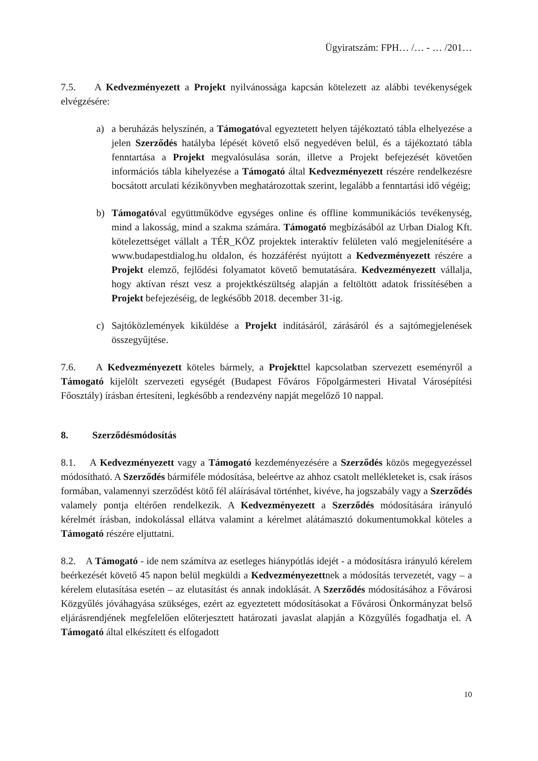Ügyiratszám: FPH… /… - … /201…
7.5. A Kedvezményezett a Projekt nyilvánossága kapcsán kötelezett az alábbi tevékenységek elvégzésére:
a) a beruházás helyszínén, a Támogatóval egyeztetett helyen tájékoztató tábla elhelyezése a jelen Szerződés hatályba lépését követő első negyedéven belül, és a tájékoztató tábla fenntartása a Projekt megvalósulása során, illetve a Projekt befejezését követően információs tábla kihelyezése a Támogató által Kedvezményezett részére rendelkezésre bocsátott arculati kézikönyvben meghatározottak szerint, legalább a fenntartási idő végéig;
b) Támogatóval együttműködve egységes online és offline kommunikációs tevékenység, mind a lakosság, mind a szakma számára. Támogató megbízásából az Urban Dialog Kft. kötelezettséget vállalt a TÉR_KÖZ projektek interaktív felületen való megjelenítésére a www.budapestdialog.hu oldalon, és hozzáférést nyújtott a Kedvezményezett részére a Projekt elemző, fejlődési folyamatot követő bemutatására. Kedvezményezett vállalja, hogy aktívan részt vesz a projektkészültség alapján a feltöltött adatok frissítésében a Projekt befejezéséig, de legkésőbb 2018. december 31-ig.
c) Sajtóközlemények kiküldése a Projekt indításáról, zárásáról és a sajtómegjelenések összegyűjtése.
7.6. A Kedvezményezett köteles bármely, a Projekttel kapcsolatban szervezett eseményről a Támogató kijelölt szervezeti egységét (Budapest Főváros Főpolgármesteri Hivatal Városépítési Főosztály) írásban értesíteni, legkésőbb a rendezvény napját megelőző 10 nappal.
8. Szerződésmódosítás
8.1. A Kedvezményezett vagy a Támogató kezdeményezésére a Szerződés közös megegyezéssel módosítható. A Szerződés bármiféle módosítása, beleértve az ahhoz csatolt mellékleteket is, csak írásos formában, valamennyi szerződést kötő fél aláírásával történhet, kivéve, ha jogszabály vagy a Szerződés valamely pontja eltérően rendelkezik. A Kedvezményezett a Szerződés módosítására irányuló kérelmét írásban, indokolással ellátva valamint a kérelmet alátámasztó dokumentumokkal köteles a Támogató részére eljuttatni.
8.2. A Támogató - ide nem számítva az esetleges hiánypótlás idejét - a módosításra irányuló kérelem beérkezését követő 45 napon belül megküldi a Kedvezményezettnek a módosítás tervezetét, vagy – a kérelem elutasítása esetén – az elutasítást és annak indoklását. A Szerződés módosításához a Fővárosi Közgyűlés jóváhagyása szükséges, ezért az egyeztetett módosításokat a Fővárosi Önkormányzat belső eljárásrendjének megfelelően előterjesztett határozati javaslat alapján a Közgyűlés fogadhatja el. A Támogató által elkészített és elfogadott
10